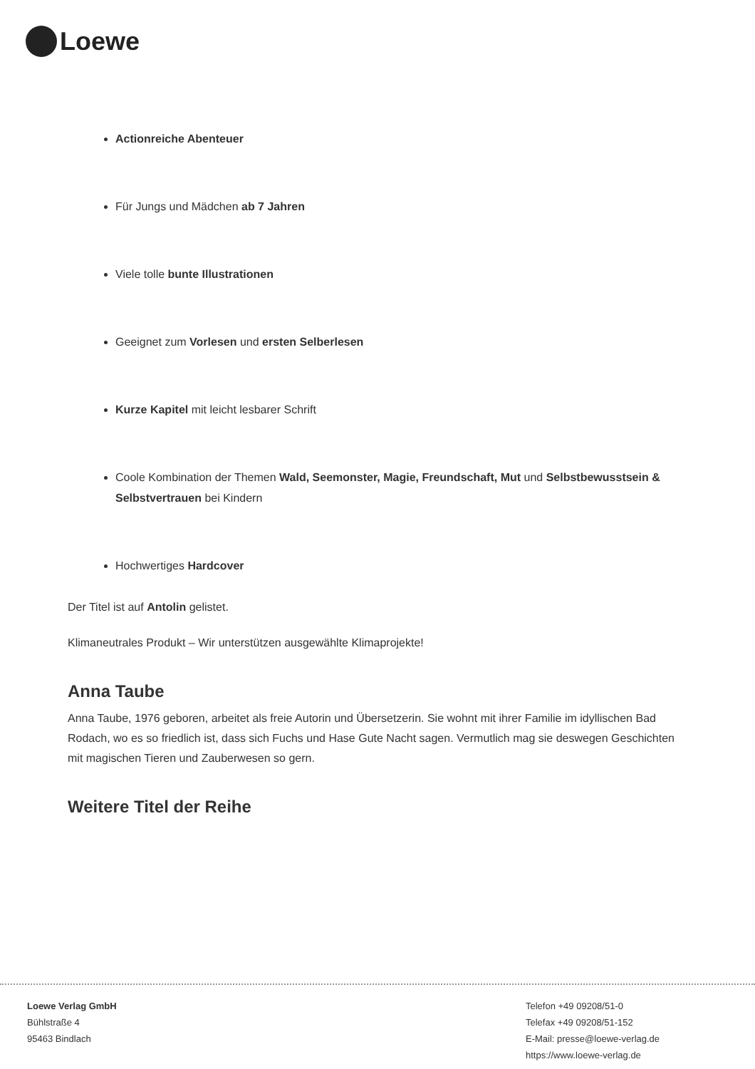Loewe
Actionreiche Abenteuer
Für Jungs und Mädchen ab 7 Jahren
Viele tolle bunte Illustrationen
Geeignet zum Vorlesen und ersten Selberlesen
Kurze Kapitel mit leicht lesbarer Schrift
Coole Kombination der Themen Wald, Seemonster, Magie, Freundschaft, Mut und Selbstbewusstsein & Selbstvertrauen bei Kindern
Hochwertiges Hardcover
Der Titel ist auf Antolin gelistet.
Klimaneutrales Produkt – Wir unterstützen ausgewählte Klimaprojekte!
Anna Taube
Anna Taube, 1976 geboren, arbeitet als freie Autorin und Übersetzerin. Sie wohnt mit ihrer Familie im idyllischen Bad Rodach, wo es so friedlich ist, dass sich Fuchs und Hase Gute Nacht sagen. Vermutlich mag sie deswegen Geschichten mit magischen Tieren und Zauberwesen so gern.
Weitere Titel der Reihe
Loewe Verlag GmbH
Bühlstraße 4
95463 Bindlach
Telefon +49 09208/51-0
Telefax +49 09208/51-152
E-Mail: presse@loewe-verlag.de
https://www.loewe-verlag.de